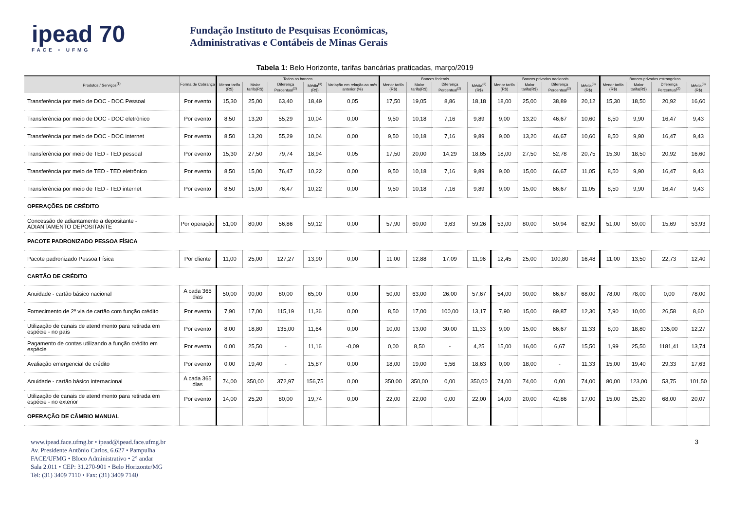ipead 70
FACE • UFMG
Fundação Instituto de Pesquisas Econômicas,
Administrativas e Contábeis de Minas Gerais
Tabela 1: Belo Horizonte, tarifas bancárias praticadas, março/2019
| Produtos / Serviços<sup>(1)</sup> | Forma de Cobrança | Todos os bancos | | | | | Bancos federais | | | | Bancos privados nacionais | | | | Bancos privados estrangeiros | | | |
| --- | --- | --- | --- | --- | --- | --- | --- | --- | --- | --- | --- | --- | --- | --- | --- | --- | --- | --- |
| | | Menor tarifa (R$) | Maior tarifa(R$) | Diferença Percentual<sup>(2)</sup> | Média<sup>(3)</sup> (R$) | Variação em relação ao mês anterior (%) | Menor tarifa (R$) | Maior tarifa(R$) | Diferença Percentual<sup>(2)</sup> | Média<sup>(3)</sup> (R$) | Menor tarifa (R$) | Maior tarifa(R$) | Diferença Percentual<sup>(2)</sup> | Média<sup>(3)</sup> (R$) | Menor tarifa (R$) | Maior tarifa(R$) | Diferença Percentual<sup>(2)</sup> | Média<sup>(3)</sup> (R$) |
| Transferência por meio de DOC - DOC Pessoal | Por evento | 15,30 | 25,00 | 63,40 | 18,49 | 0,05 | 17,50 | 19,05 | 8,86 | 18,18 | 18,00 | 25,00 | 38,89 | 20,12 | 15,30 | 18,50 | 20,92 | 16,60 |
| Transferência por meio de DOC - DOC eletrônico | Por evento | 8,50 | 13,20 | 55,29 | 10,04 | 0,00 | 9,50 | 10,18 | 7,16 | 9,89 | 9,00 | 13,20 | 46,67 | 10,60 | 8,50 | 9,90 | 16,47 | 9,43 |
| Transferência por meio de DOC - DOC internet | Por evento | 8,50 | 13,20 | 55,29 | 10,04 | 0,00 | 9,50 | 10,18 | 7,16 | 9,89 | 9,00 | 13,20 | 46,67 | 10,60 | 8,50 | 9,90 | 16,47 | 9,43 |
| Transferência por meio de TED - TED pessoal | Por evento | 15,30 | 27,50 | 79,74 | 18,94 | 0,05 | 17,50 | 20,00 | 14,29 | 18,85 | 18,00 | 27,50 | 52,78 | 20,75 | 15,30 | 18,50 | 20,92 | 16,60 |
| Transferência por meio de TED - TED eletrônico | Por evento | 8,50 | 15,00 | 76,47 | 10,22 | 0,00 | 9,50 | 10,18 | 7,16 | 9,89 | 9,00 | 15,00 | 66,67 | 11,05 | 8,50 | 9,90 | 16,47 | 9,43 |
| Transferência por meio de TED - TED internet | Por evento | 8,50 | 15,00 | 76,47 | 10,22 | 0,00 | 9,50 | 10,18 | 7,16 | 9,89 | 9,00 | 15,00 | 66,67 | 11,05 | 8,50 | 9,90 | 16,47 | 9,43 |
| OPERAÇÕES DE CRÉDITO | | | | | | | | | | | | | | | | | | |
| Concessão de adiantamento a depositante - ADIANTAMENTO DEPOSITANTE | Por operação | 51,00 | 80,00 | 56,86 | 59,12 | 0,00 | 57,90 | 60,00 | 3,63 | 59,26 | 53,00 | 80,00 | 50,94 | 62,90 | 51,00 | 59,00 | 15,69 | 53,93 |
| PACOTE PADRONIZADO PESSOA FÍSICA | | | | | | | | | | | | | | | | | | |
| Pacote padronizado Pessoa Física | Por cliente | 11,00 | 25,00 | 127,27 | 13,90 | 0,00 | 11,00 | 12,88 | 17,09 | 11,96 | 12,45 | 25,00 | 100,80 | 16,48 | 11,00 | 13,50 | 22,73 | 12,40 |
| CARTÃO DE CRÉDITO | | | | | | | | | | | | | | | | | | |
| Anuidade - cartão básico nacional | A cada 365 dias | 50,00 | 90,00 | 80,00 | 65,00 | 0,00 | 50,00 | 63,00 | 26,00 | 57,67 | 54,00 | 90,00 | 66,67 | 68,00 | 78,00 | 78,00 | 0,00 | 78,00 |
| Fornecimento de 2ª via de cartão com função crédito | Por evento | 7,90 | 17,00 | 115,19 | 11,36 | 0,00 | 8,50 | 17,00 | 100,00 | 13,17 | 7,90 | 15,00 | 89,87 | 12,30 | 7,90 | 10,00 | 26,58 | 8,60 |
| Utilização de canais de atendimento para retirada em espécie - no país | Por evento | 8,00 | 18,80 | 135,00 | 11,64 | 0,00 | 10,00 | 13,00 | 30,00 | 11,33 | 9,00 | 15,00 | 66,67 | 11,33 | 8,00 | 18,80 | 135,00 | 12,27 |
| Pagamento de contas utilizando a função crédito em espécie | Por evento | 0,00 | 25,50 | - | 11,16 | -0,09 | 0,00 | 8,50 | - | 4,25 | 15,00 | 16,00 | 6,67 | 15,50 | 1,99 | 25,50 | 1181,41 | 13,74 |
| Avaliação emergencial de crédito | Por evento | 0,00 | 19,40 | - | 15,87 | 0,00 | 18,00 | 19,00 | 5,56 | 18,63 | 0,00 | 18,00 | - | 11,33 | 15,00 | 19,40 | 29,33 | 17,63 |
| Anuidade - cartão básico internacional | A cada 365 dias | 74,00 | 350,00 | 372,97 | 156,75 | 0,00 | 350,00 | 350,00 | 0,00 | 350,00 | 74,00 | 74,00 | 0,00 | 74,00 | 80,00 | 123,00 | 53,75 | 101,50 |
| Utilização de canais de atendimento para retirada em espécie - no exterior | Por evento | 14,00 | 25,20 | 80,00 | 19,74 | 0,00 | 22,00 | 22,00 | 0,00 | 22,00 | 14,00 | 20,00 | 42,86 | 17,00 | 15,00 | 25,20 | 68,00 | 20,07 |
| OPERAÇÃO DE CÂMBIO MANUAL | | | | | | | | | | | | | | | | | | |
www.ipead.face.ufmg.br • ipead@ipead.face.ufmg.br
Av. Presidente Antônio Carlos, 6.627 • Pampulha
FACE/UFMG • Bloco Administrativo • 2° andar
Sala 2.011 • CEP: 31.270-901 • Belo Horizonte/MG
Tel: (31) 3409 7110 • Fax: (31) 3409 7140
3